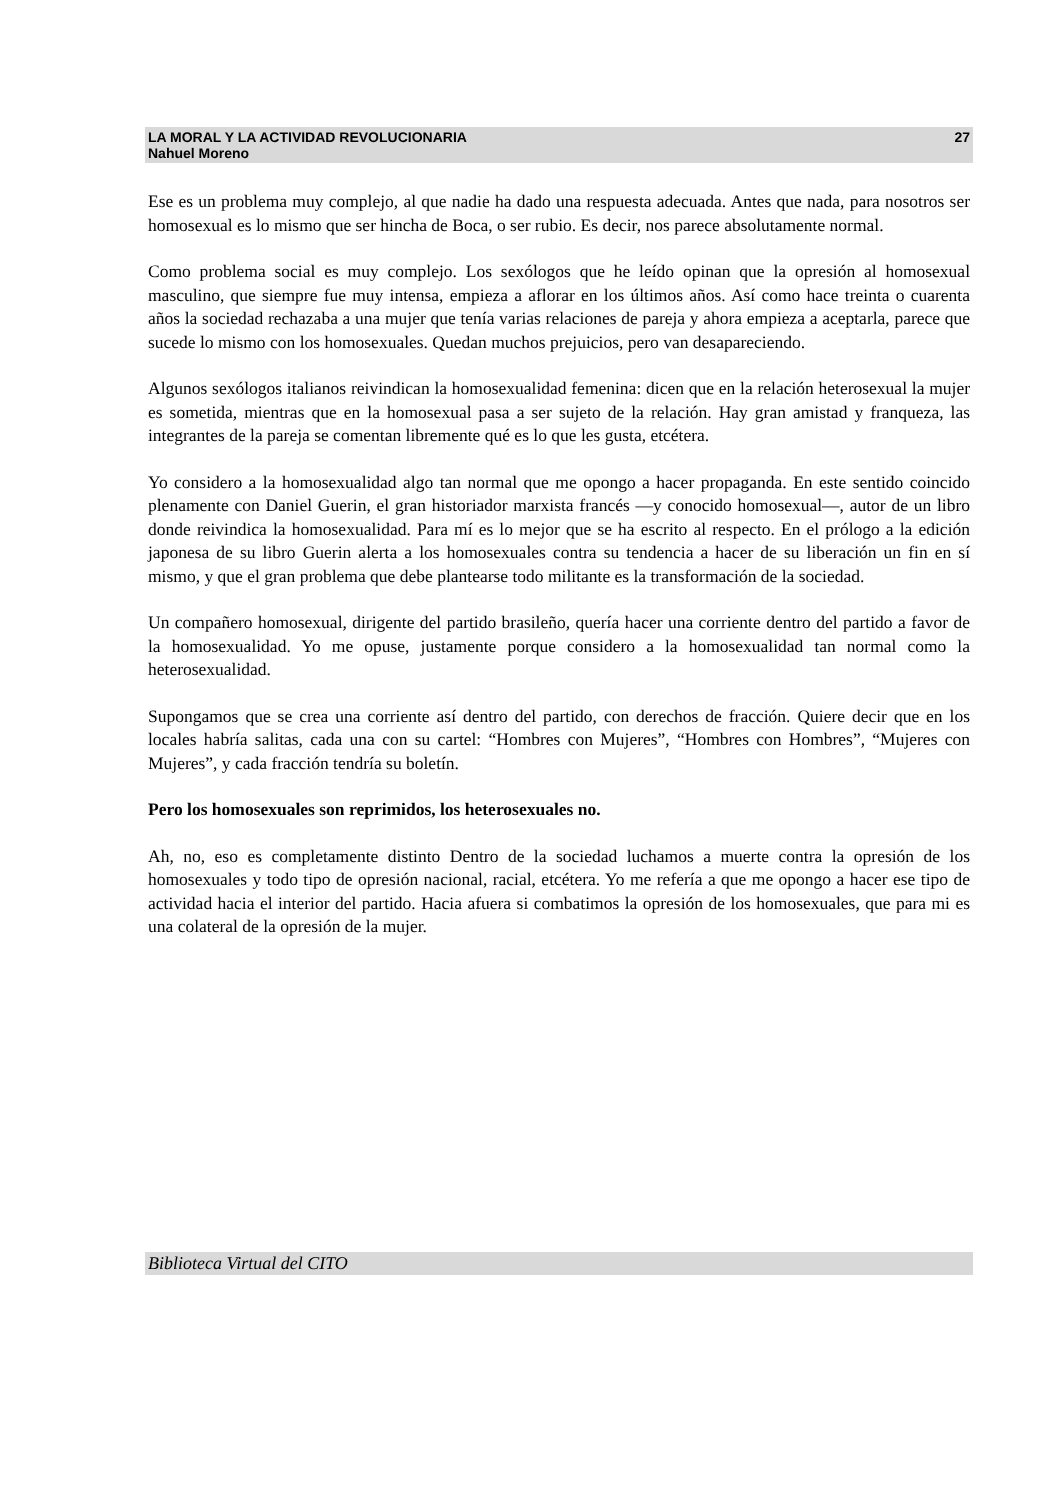LA MORAL Y LA ACTIVIDAD REVOLUCIONARIA 27
Nahuel Moreno
Ese es un problema muy complejo, al que nadie ha dado una respuesta adecuada. Antes que nada, para nosotros ser homosexual es lo mismo que ser hincha de Boca, o ser rubio. Es decir, nos parece absolutamente normal.
Como problema social es muy complejo. Los sexólogos que he leído opinan que la opresión al homosexual masculino, que siempre fue muy intensa, empieza a aflorar en los últimos años. Así como hace treinta o cuarenta años la sociedad rechazaba a una mujer que tenía varias relaciones de pareja y ahora empieza a aceptarla, parece que sucede lo mismo con los homosexuales. Quedan muchos prejuicios, pero van desapareciendo.
Algunos sexólogos italianos reivindican la homosexualidad femenina: dicen que en la relación heterosexual la mujer es sometida, mientras que en la homosexual pasa a ser sujeto de la relación. Hay gran amistad y franqueza, las integrantes de la pareja se comentan libremente qué es lo que les gusta, etcétera.
Yo considero a la homosexualidad algo tan normal que me opongo a hacer propaganda. En este sentido coincido plenamente con Daniel Guerin, el gran historiador marxista francés —y conocido homosexual—, autor de un libro donde reivindica la homosexualidad. Para mí es lo mejor que se ha escrito al respecto. En el prólogo a la edición japonesa de su libro Guerin alerta a los homosexuales contra su tendencia a hacer de su liberación un fin en sí mismo, y que el gran problema que debe plantearse todo militante es la transformación de la sociedad.
Un compañero homosexual, dirigente del partido brasileño, quería hacer una corriente dentro del partido a favor de la homosexualidad. Yo me opuse, justamente porque considero a la homosexualidad tan normal como la heterosexualidad.
Supongamos que se crea una corriente así dentro del partido, con derechos de fracción. Quiere decir que en los locales habría salitas, cada una con su cartel: “Hombres con Mujeres”, “Hombres con Hombres”, “Mujeres con Mujeres”, y cada fracción tendría su boletín.
Pero los homosexuales son reprimidos, los heterosexuales no.
Ah, no, eso es completamente distinto Dentro de la sociedad luchamos a muerte contra la opresión de los homosexuales y todo tipo de opresión nacional, racial, etcétera. Yo me refería a que me opongo a hacer ese tipo de actividad hacia el interior del partido. Hacia afuera si combatimos la opresión de los homosexuales, que para mi es una colateral de la opresión de la mujer.
Biblioteca Virtual del CITO